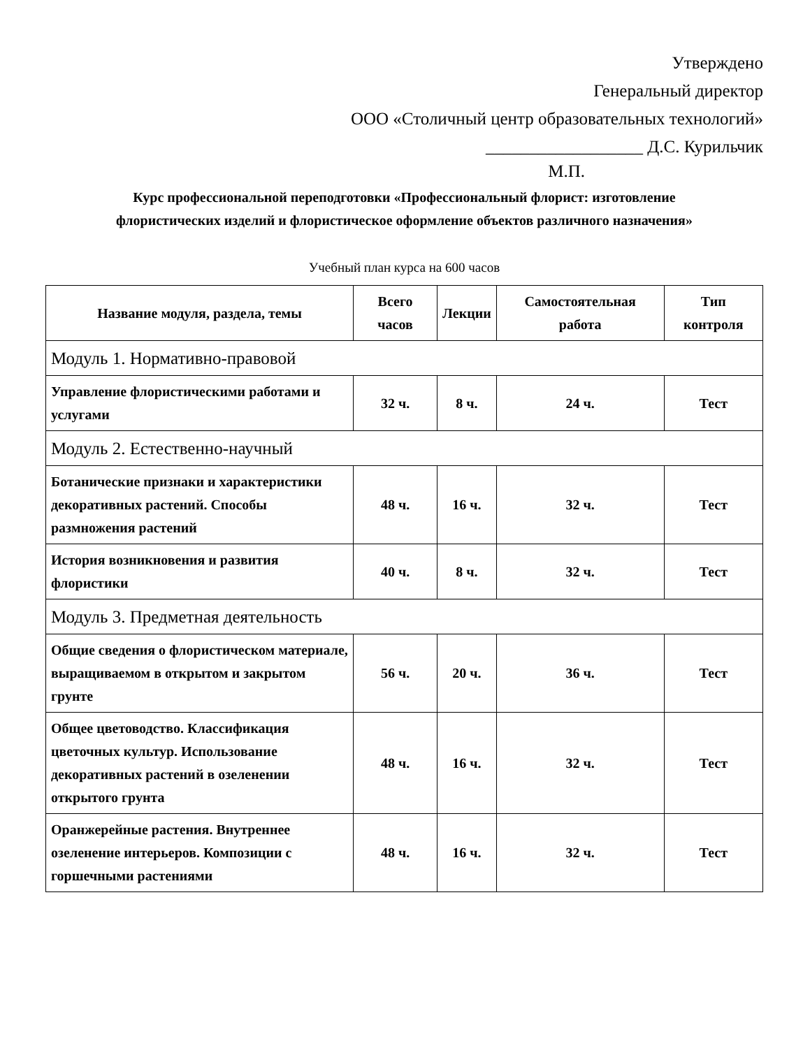Утверждено
Генеральный директор
ООО «Столичный центр образовательных технологий»
__________________ Д.С. Курильчик
М.П.
Курс профессиональной переподготовки «Профессиональный флорист: изготовление флористических изделий и флористическое оформление объектов различного назначения»
Учебный план курса на 600 часов
| Название модуля, раздела, темы | Всего часов | Лекции | Самостоятельная работа | Тип контроля |
| --- | --- | --- | --- | --- |
| Модуль 1. Нормативно-правовой | | | | |
| Управление флористическими работами и услугами | 32 ч. | 8 ч. | 24 ч. | Тест |
| Модуль 2. Естественно-научный | | | | |
| Ботанические признаки и характеристики декоративных растений. Способы размножения растений | 48 ч. | 16 ч. | 32 ч. | Тест |
| История возникновения и развития флористики | 40 ч. | 8 ч. | 32 ч. | Тест |
| Модуль 3. Предметная деятельность | | | | |
| Общие сведения о флористическом материале, выращиваемом в открытом и закрытом грунте | 56 ч. | 20 ч. | 36 ч. | Тест |
| Общее цветоводство. Классификация цветочных культур. Использование декоративных растений в озеленении открытого грунта | 48 ч. | 16 ч. | 32 ч. | Тест |
| Оранжерейные растения. Внутреннее озеленение интерьеров. Композиции с горшечными растениями | 48 ч. | 16 ч. | 32 ч. | Тест |